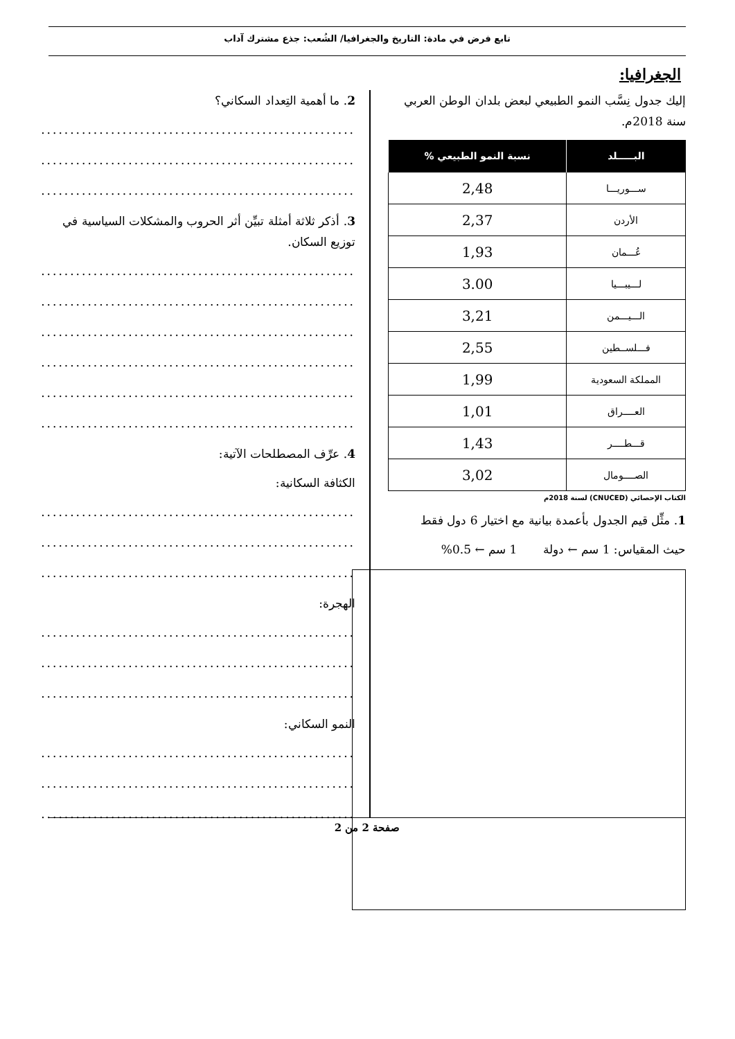تابع فرض في مادة: التاريخ والجغرافيا/ الشُعب: جذع مشترك آداب
الجغرافيا:
إليك جدول نِسَّب النمو الطبيعي لبعض بلدان الوطن العربي سنة 2018م.
| البـــــلد | نسبة النمو الطبيعي % |
| --- | --- |
| ســـوريـــا | 2,48 |
| الأردن | 2,37 |
| عُـــمان | 1,93 |
| لـــيبـــيا | 3.00 |
| الـــيـــمن | 3,21 |
| فـــلســطين | 2,55 |
| المملكة السعودية | 1,99 |
| العــــراق | 1,01 |
| قـــطــــر | 1,43 |
| الصــــومال | 3,02 |
الكتاب الإحصائي (CNUCED) لسنة 2018م
1. مثِّل قيم الجدول بأعمدة بيانية مع اختيار 6 دول فقط
حيث المقياس: 1 سم ← دولة 1 سم ← 0.5%
2. ما أهمية التِعداد السكاني؟
......................................................
......................................................
......................................................
3. أذكر ثلاثة أمثلة تبيِّن أثر الحروب والمشكلات السياسية في توزيع السكان.
......................................................
......................................................
......................................................
......................................................
......................................................
......................................................
4. عرِّف المصطلحات الآتية:
الكثافة السكانية:
......................................................
......................................................
......................................................
الهجرة:
......................................................
......................................................
......................................................
النمو السكاني:
......................................................
......................................................
......................................................
صفحة 2 من 2